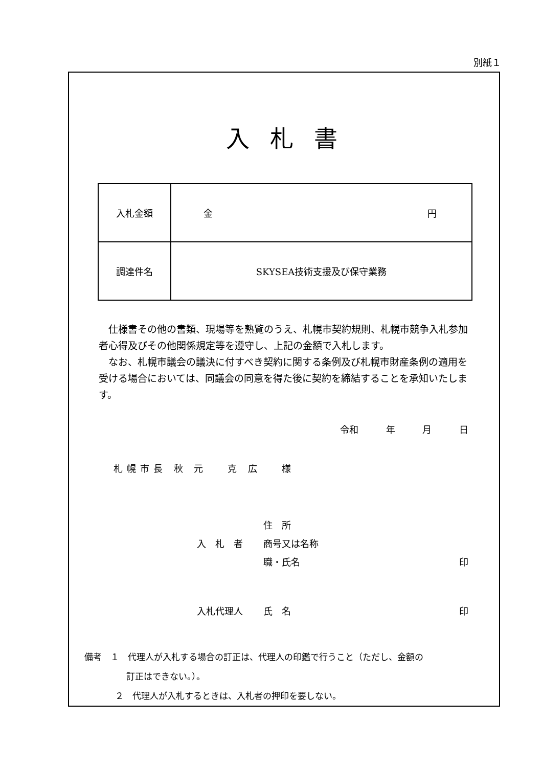別紙１
入札書
| 入札金額 | 金 円 |
| 調達件名 | SKYSEA技術支援及び保守業務 |
　仕様書その他の書類、現場等を熟覧のうえ、札幌市契約規則、札幌市競争入札参加者心得及びその他関係規定等を遵守し、上記の金額で入札します。
　なお、札幌市議会の議決に付すべき契約に関する条例及び札幌市財産条例の適用を受ける場合においては、同議会の同意を得た後に契約を締結することを承知いたします。
令和　 年　 月　 日
札幌市長 秋 元　 克 広　 様
住　所
入　札　者 商号又は名称
職・氏名 印
入札代理人 氏　名 印
備考　１　代理人が入札する場合の訂正は、代理人の印鑑で行うこと（ただし、金額の
訂正はできない。）。
２　代理人が入札するときは、入札者の押印を要しない。